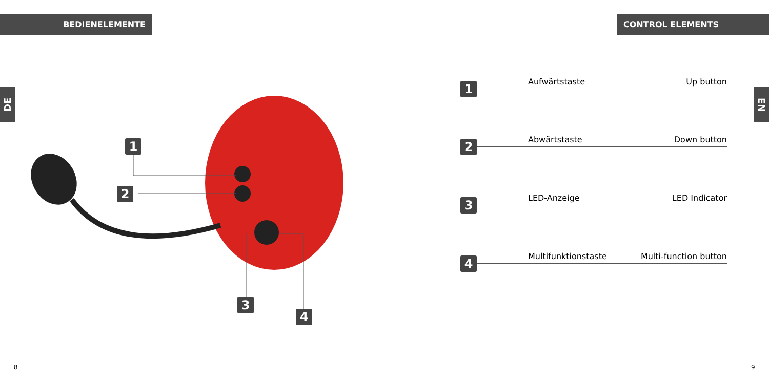BEDIENELEMENTE CONTROL ELEMENTS
DE
EN
1
2
3
4
1
Aufwärtstaste Up button
2
Abwärtstaste Down button
3
LED-Anzeige LED Indicator
4
Multifunktionstaste Multi-function button
8 9